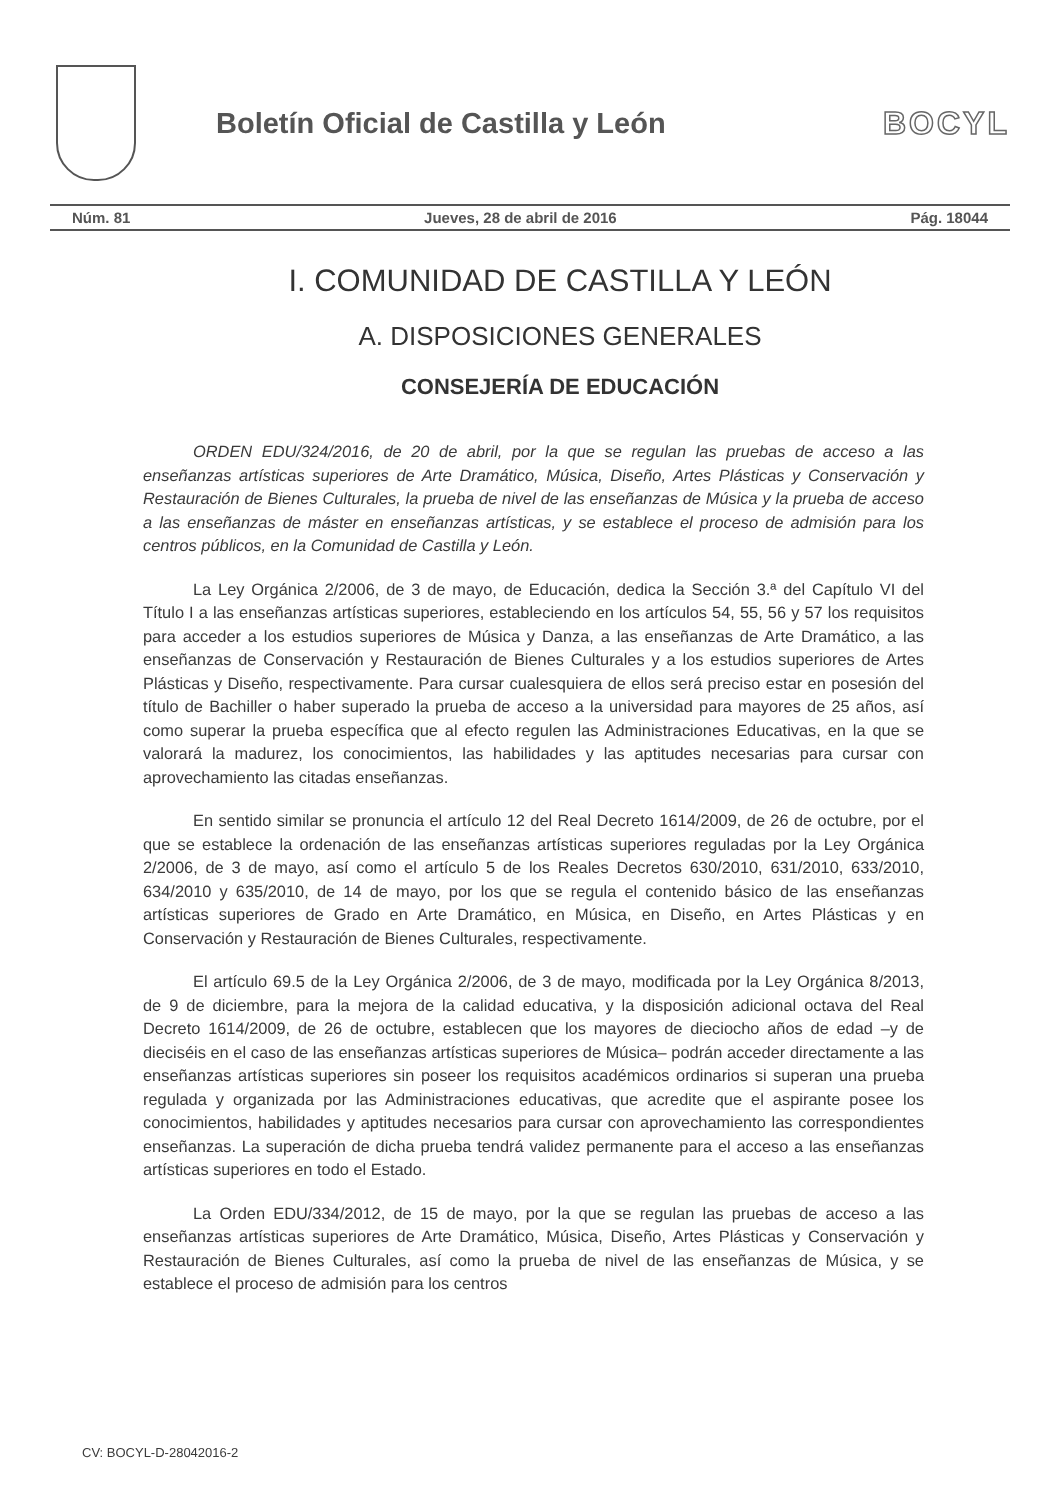Boletín Oficial de Castilla y León
BOCYL
Núm. 81 Jueves, 28 de abril de 2016 Pág. 18044
I. COMUNIDAD DE CASTILLA Y LEÓN
A. DISPOSICIONES GENERALES
CONSEJERÍA DE EDUCACIÓN
ORDEN EDU/324/2016, de 20 de abril, por la que se regulan las pruebas de acceso a las enseñanzas artísticas superiores de Arte Dramático, Música, Diseño, Artes Plásticas y Conservación y Restauración de Bienes Culturales, la prueba de nivel de las enseñanzas de Música y la prueba de acceso a las enseñanzas de máster en enseñanzas artísticas, y se establece el proceso de admisión para los centros públicos, en la Comunidad de Castilla y León.
La Ley Orgánica 2/2006, de 3 de mayo, de Educación, dedica la Sección 3.ª del Capítulo VI del Título I a las enseñanzas artísticas superiores, estableciendo en los artículos 54, 55, 56 y 57 los requisitos para acceder a los estudios superiores de Música y Danza, a las enseñanzas de Arte Dramático, a las enseñanzas de Conservación y Restauración de Bienes Culturales y a los estudios superiores de Artes Plásticas y Diseño, respectivamente. Para cursar cualesquiera de ellos será preciso estar en posesión del título de Bachiller o haber superado la prueba de acceso a la universidad para mayores de 25 años, así como superar la prueba específica que al efecto regulen las Administraciones Educativas, en la que se valorará la madurez, los conocimientos, las habilidades y las aptitudes necesarias para cursar con aprovechamiento las citadas enseñanzas.
En sentido similar se pronuncia el artículo 12 del Real Decreto 1614/2009, de 26 de octubre, por el que se establece la ordenación de las enseñanzas artísticas superiores reguladas por la Ley Orgánica 2/2006, de 3 de mayo, así como el artículo 5 de los Reales Decretos 630/2010, 631/2010, 633/2010, 634/2010 y 635/2010, de 14 de mayo, por los que se regula el contenido básico de las enseñanzas artísticas superiores de Grado en Arte Dramático, en Música, en Diseño, en Artes Plásticas y en Conservación y Restauración de Bienes Culturales, respectivamente.
El artículo 69.5 de la Ley Orgánica 2/2006, de 3 de mayo, modificada por la Ley Orgánica 8/2013, de 9 de diciembre, para la mejora de la calidad educativa, y la disposición adicional octava del Real Decreto 1614/2009, de 26 de octubre, establecen que los mayores de dieciocho años de edad –y de dieciséis en el caso de las enseñanzas artísticas superiores de Música– podrán acceder directamente a las enseñanzas artísticas superiores sin poseer los requisitos académicos ordinarios si superan una prueba regulada y organizada por las Administraciones educativas, que acredite que el aspirante posee los conocimientos, habilidades y aptitudes necesarios para cursar con aprovechamiento las correspondientes enseñanzas. La superación de dicha prueba tendrá validez permanente para el acceso a las enseñanzas artísticas superiores en todo el Estado.
La Orden EDU/334/2012, de 15 de mayo, por la que se regulan las pruebas de acceso a las enseñanzas artísticas superiores de Arte Dramático, Música, Diseño, Artes Plásticas y Conservación y Restauración de Bienes Culturales, así como la prueba de nivel de las enseñanzas de Música, y se establece el proceso de admisión para los centros
CV: BOCYL-D-28042016-2